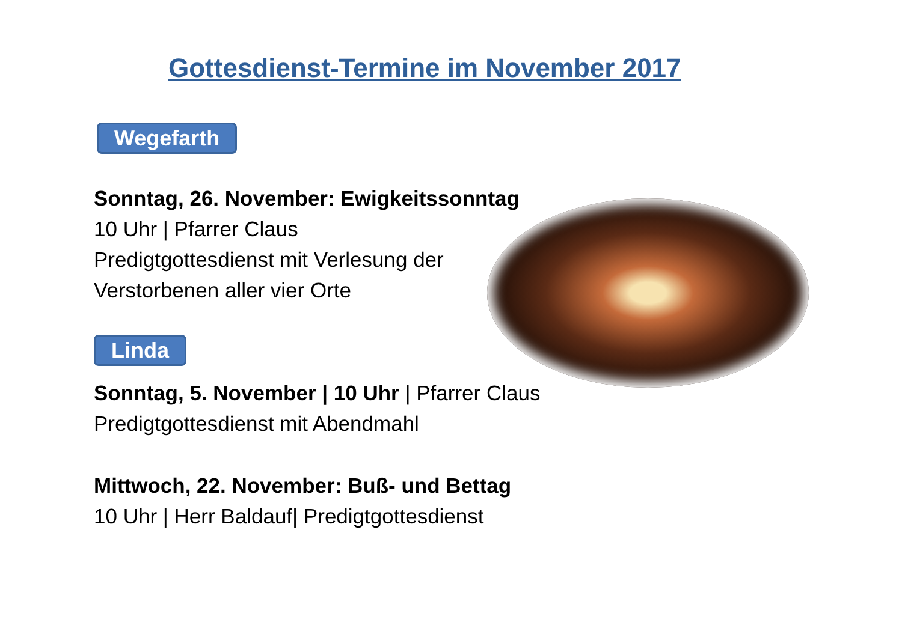Gottesdienst-Termine im November 2017
Wegefarth
Sonntag, 26. November: Ewigkeitssonntag
10 Uhr | Pfarrer Claus
Predigtgottesdienst mit Verlesung der
Verstorbenen aller vier Orte
Linda
Sonntag, 5. November | 10 Uhr | Pfarrer Claus
Predigtgottesdienst mit Abendmahl
Mittwoch, 22. November: Buß- und Bettag
10 Uhr | Herr Baldauf| Predigtgottesdienst